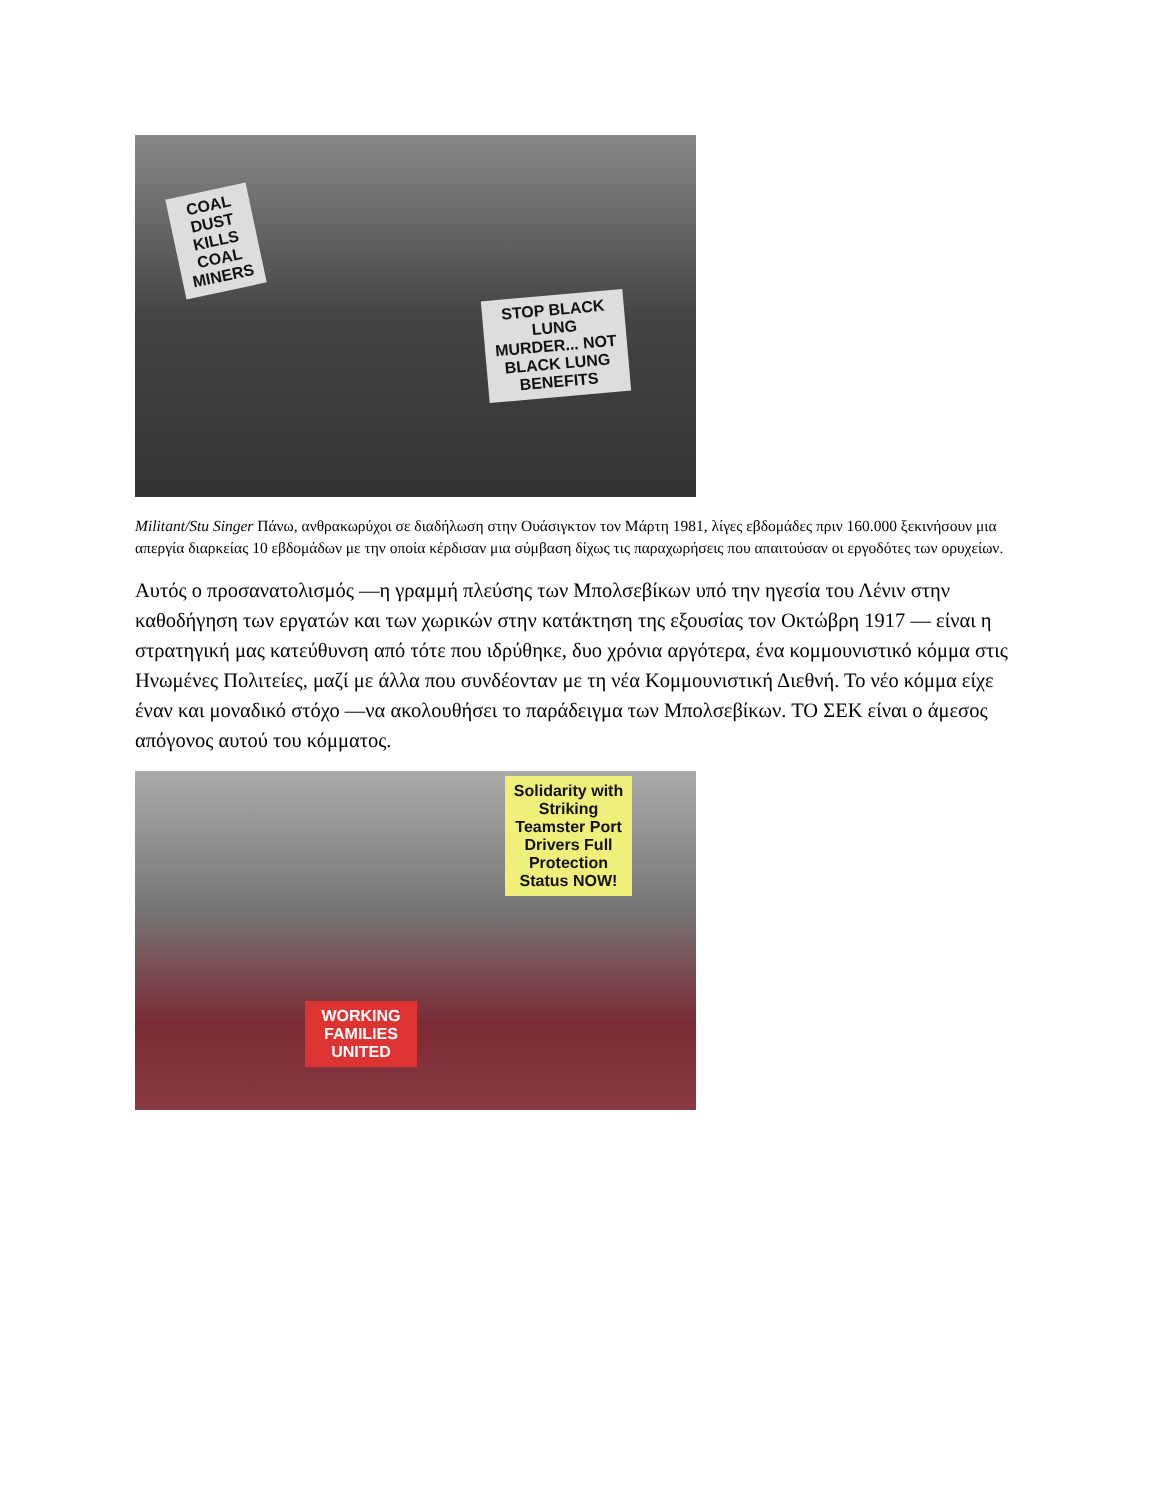COAL DUST KILLS COAL MINERS
STOP BLACK LUNG MURDER... NOT BLACK LUNG BENEFITS
Militant/Stu Singer Πάνω, ανθρακωρύχοι σε διαδήλωση στην Ουάσιγκτον τον Μάρτη 1981, λίγες εβδομάδες πριν 160.000 ξεκινήσουν μια απεργία διαρκείας 10 εβδομάδων με την οποία κέρδισαν μια σύμβαση δίχως τις παραχωρήσεις που απαιτούσαν οι εργοδότες των ορυχείων.
Αυτός ο προσανατολισμός —η γραμμή πλεύσης των Μπολσεβίκων υπό την ηγεσία του Λένιν στην καθοδήγηση των εργατών και των χωρικών στην κατάκτηση της εξουσίας τον Οκτώβρη 1917 — είναι η στρατηγική μας κατεύθυνση από τότε που ιδρύθηκε, δυο χρόνια αργότερα, ένα κομμουνιστικό κόμμα στις Ηνωμένες Πολιτείες, μαζί με άλλα που συνδέονταν με τη νέα Κομμουνιστική Διεθνή. Το νέο κόμμα είχε έναν και μοναδικό στόχο —να ακολουθήσει το παράδειγμα των Μπολσεβίκων. ΤΟ ΣΕΚ είναι ο άμεσος απόγονος αυτού του κόμματος.
Solidarity with Striking Teamster Port Drivers Full Protection Status NOW!
WORKING FAMILIES UNITED